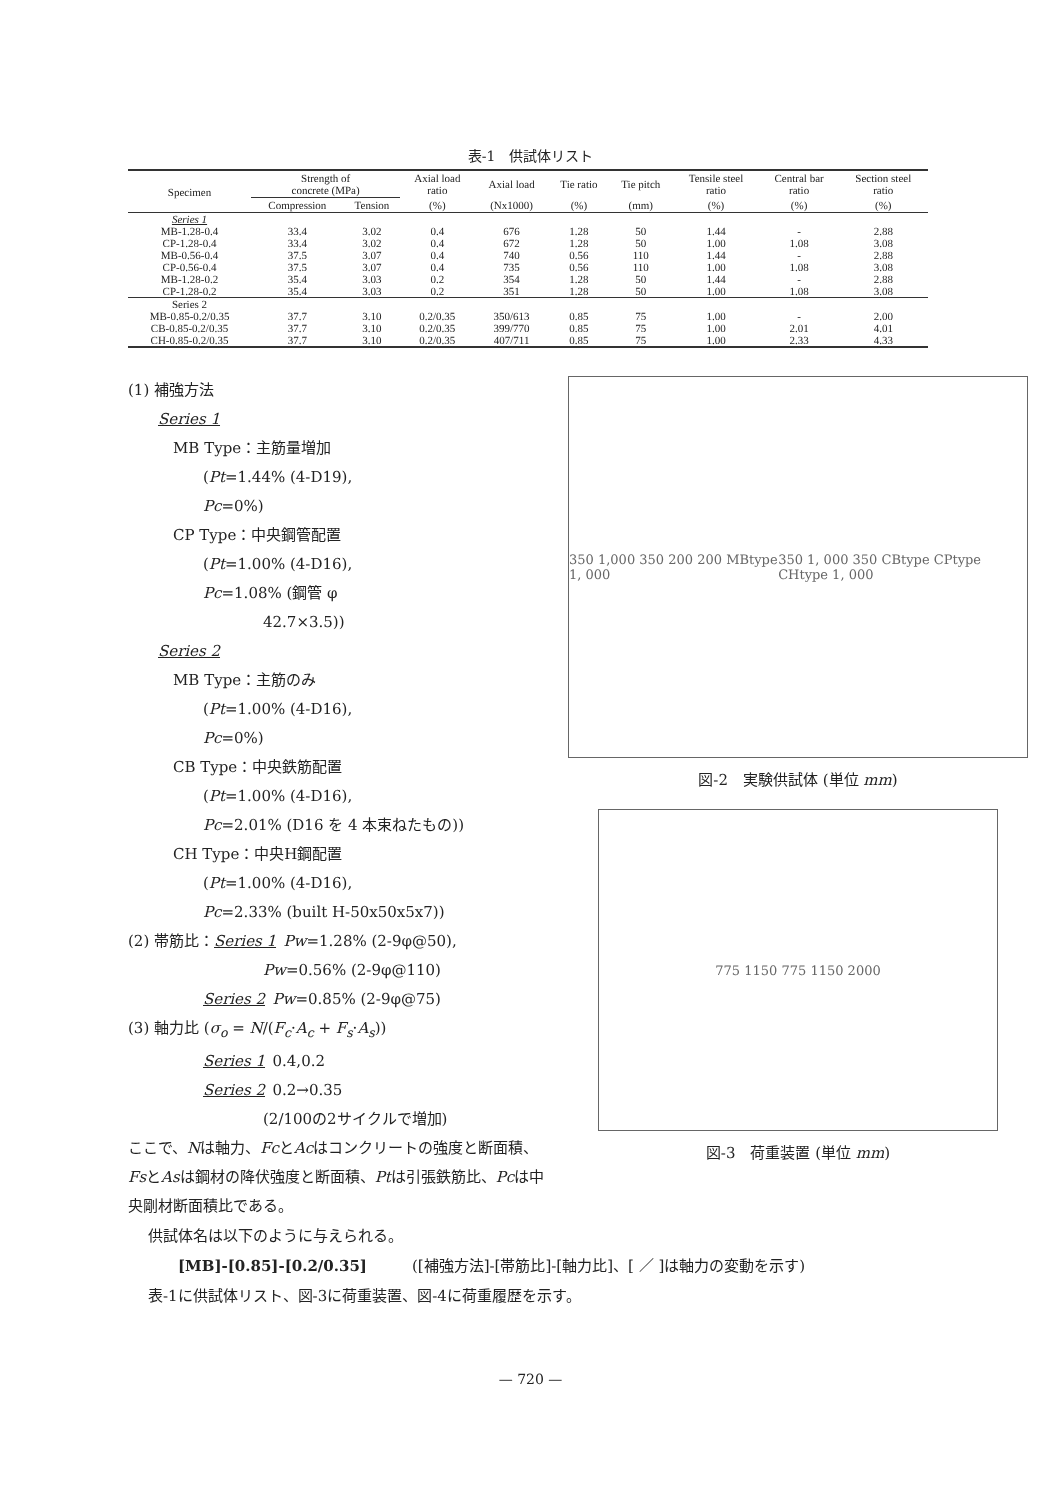表-1　供試体リスト
| Specimen | Strength of concrete (MPa) | | Axial load ratio | Axial load | Tie ratio | Tie pitch | Tensile steel ratio | Central bar ratio | Section steel ratio |
| --- | --- | --- | --- | --- | --- | --- | --- | --- | --- |
| | Compression | Tension | (%) | (Nx1000) | (%) | (mm) | (%) | (%) | (%) |
| Series 1 | | | | | | | | | |
| MB-1.28-0.4 | 33.4 | 3.02 | 0.4 | 676 | 1.28 | 50 | 1.44 | - | 2.88 |
| CP-1.28-0.4 | 33.4 | 3.02 | 0.4 | 672 | 1.28 | 50 | 1.00 | 1.08 | 3.08 |
| MB-0.56-0.4 | 37.5 | 3.07 | 0.4 | 740 | 0.56 | 110 | 1.44 | - | 2.88 |
| CP-0.56-0.4 | 37.5 | 3.07 | 0.4 | 735 | 0.56 | 110 | 1.00 | 1.08 | 3.08 |
| MB-1.28-0.2 | 35.4 | 3.03 | 0.2 | 354 | 1.28 | 50 | 1.44 | - | 2.88 |
| CP-1.28-0.2 | 35.4 | 3.03 | 0.2 | 351 | 1.28 | 50 | 1.00 | 1.08 | 3.08 |
| Series 2 | | | | | | | | | |
| MB-0.85-0.2/0.35 | 37.7 | 3.10 | 0.2/0.35 | 350/613 | 0.85 | 75 | 1.00 | - | 2.00 |
| CB-0.85-0.2/0.35 | 37.7 | 3.10 | 0.2/0.35 | 399/770 | 0.85 | 75 | 1.00 | 2.01 | 4.01 |
| CH-0.85-0.2/0.35 | 37.7 | 3.10 | 0.2/0.35 | 407/711 | 0.85 | 75 | 1.00 | 2.33 | 4.33 |
(1) 補強方法
  Series 1
   MB Type：主筋量増加
     (Pt=1.44% (4-D19),
     Pc=0%)
   CP Type：中央鋼管配置
     (Pt=1.00% (4-D16),
     Pc=1.08% (鋼管 φ
         42.7×3.5))
  Series 2
   MB Type：主筋のみ
     (Pt=1.00% (4-D16),
     Pc=0%)
   CB Type：中央鉄筋配置
     (Pt=1.00% (4-D16),
     Pc=2.01% (D16 を 4 本束ねたもの))
   CH Type：中央H鋼配置
     (Pt=1.00% (4-D16),
     Pc=2.33% (built H-50x50x5x7))
(2) 帯筋比：Series 1 Pw=1.28% (2-9φ@50),
         Pw=0.56% (2-9φ@110)
     Series 2 Pw=0.85% (2-9φ@75)
(3) 軸力比 (σ<sub>o</sub> = N/(F<sub>c</sub>·A<sub>c</sub> + F<sub>s</sub>·A<sub>s</sub>))
     Series 1 0.4,0.2
     Series 2 0.2→0.35
         (2/100の2サイクルで増加)
ここで、Nは軸力、FcとAcはコンクリートの強度と断面積、FsとAsは鋼材の降伏強度と断面積、Ptは引張鉄筋比、Pcは中央剛材断面積比である。
350 1,000 350 200 200 MBtype 1, 000 350 1, 000 350 CBtype CPtype CHtype 1, 000
図-2　実験供試体 (単位 mm)
775 1150 775 1150 2000
図-3　荷重装置 (単位 mm)
供試体名は以下のように与えられる。
  [MB]-[0.85]-[0.2/0.35]   ([補強方法]-[帯筋比]-[軸力比]、[ ／ ]は軸力の変動を示す)
表-1に供試体リスト、図-3に荷重装置、図-4に荷重履歴を示す。
— 720 —